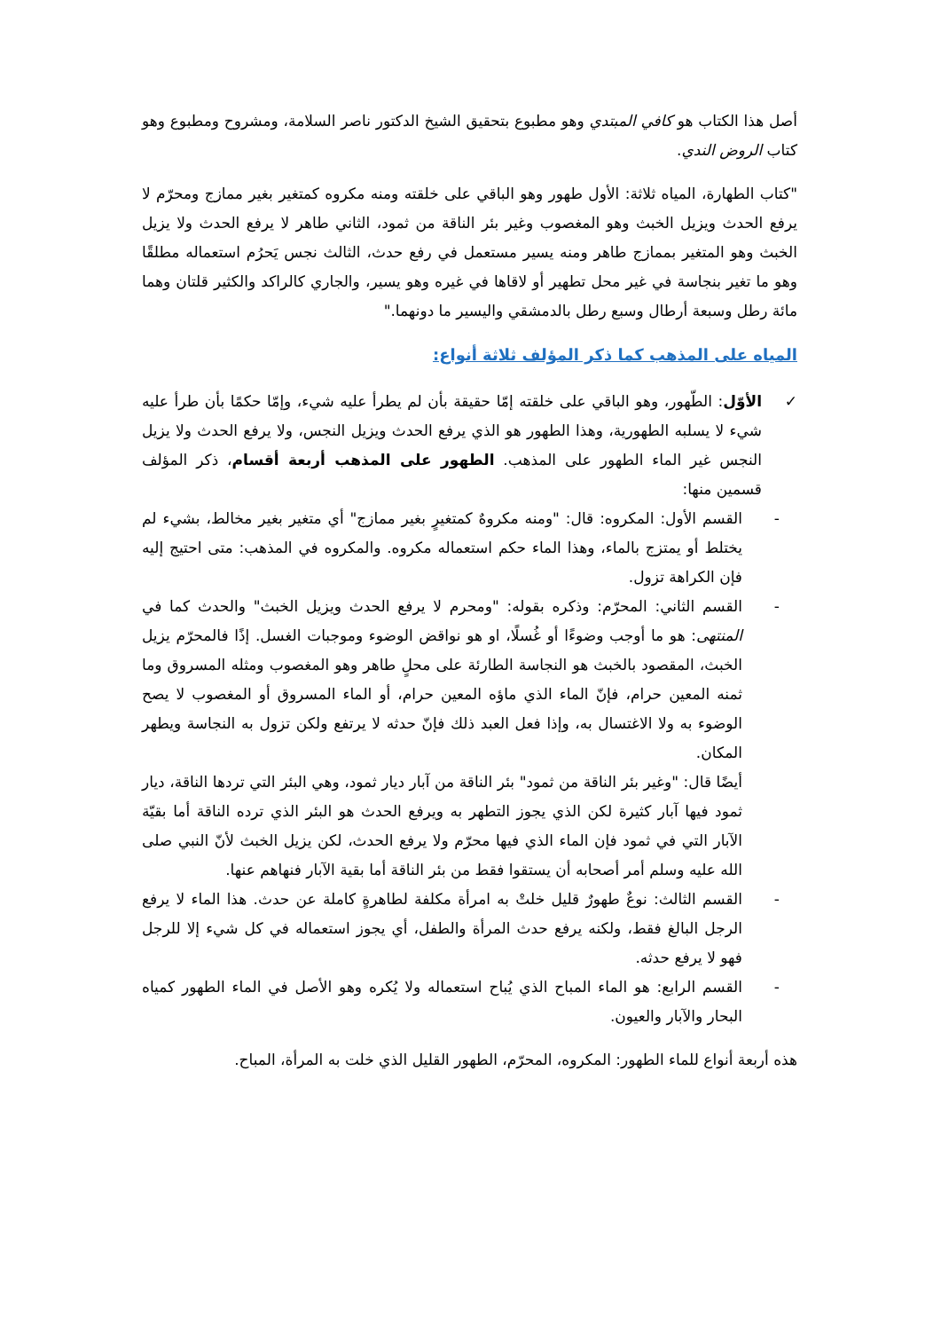أصل هذا الكتاب هو كافي المبتدي وهو مطبوع بتحقيق الشيخ الدكتور ناصر السلامة، ومشروح ومطبوع وهو كتاب الروض الندي.
"كتاب الطهارة، المياه ثلاثة: الأول طهور وهو الباقي على خلقته ومنه مكروه كمتغير بغير ممازج ومحرّم لا يرفع الحدث ويزيل الخبث وهو المغصوب وغير بئر الناقة من ثمود، الثاني طاهر لا يرفع الحدث ولا يزيل الخبث وهو المتغير بممازج طاهر ومنه يسير مستعمل في رفع حدث، الثالث نجس يَحرُم استعماله مطلقًا وهو ما تغير بنجاسة في غير محل تطهير أو لاقاها في غيره وهو يسير، والجاري كالراكد والكثير قلتان وهما مائة رطل وسبعة أرطال وسبع رطل بالدمشقي واليسير ما دونهما."
المياه على المذهب كما ذكر المؤلف ثلاثة أنواع:
✓ الأوّل: الطّهور، وهو الباقي على خلقته إمّا حقيقة بأن لم يطرأ عليه شيء، وإمّا حكمًا بأن طرأ عليه شيء لا يسلبه الطهورية، وهذا الطهور هو الذي يرفع الحدث ويزيل النجس، ولا يرفع الحدث ولا يزيل النجس غير الماء الطهور على المذهب. الطهور على المذهب أربعة أقسام، ذكر المؤلف قسمين منها:
- القسم الأول: المكروه: قال: "ومنه مكروهٌ كمتغيرٍ بغير ممازج" أي متغير بغير مخالط، بشيء لم يختلط أو يمتزج بالماء، وهذا الماء حكم استعماله مكروه. والمكروه في المذهب: متى احتيج إليه فإن الكراهة تزول.
- القسم الثاني: المحرّم: وذكره بقوله: "ومحرم لا يرفع الحدث ويزيل الخبث" والحدث كما في المنتهى: هو ما أوجب وضوءًا أو غُسلًا، او هو نواقض الوضوء وموجبات الغسل. إذًا فالمحرّم يزيل الخبث، المقصود بالخبث هو النجاسة الطارئة على محلٍ طاهر وهو المغصوب ومثله المسروق وما ثمنه المعين حرام، فإنّ الماء الذي ماؤه المعين حرام، أو الماء المسروق أو المغصوب لا يصح الوضوء به ولا الاغتسال به، وإذا فعل العبد ذلك فإنّ حدثه لا يرتفع ولكن تزول به النجاسة ويطهر المكان.
أيضًا قال: "وغير بئر الناقة من ثمود" بئر الناقة من آبار ديار ثمود، وهي البئر التي تردها الناقة، ديار ثمود فيها آبار كثيرة لكن الذي يجوز التطهر به ويرفع الحدث هو البئر الذي ترده الناقة أما بقيّة الآبار التي في ثمود فإن الماء الذي فيها محرّم ولا يرفع الحدث، لكن يزيل الخبث لأنّ النبي صلى الله عليه وسلم أمر أصحابه أن يستقوا فقط من بئر الناقة أما بقية الآبار فنهاهم عنها.
- القسم الثالث: نوعٌ طهورٌ قليل خلتْ به امرأة مكلفة لطاهرةٍ كاملة عن حدث. هذا الماء لا يرفع الرجل البالغ فقط، ولكنه يرفع حدث المرأة والطفل، أي يجوز استعماله في كل شيء إلا للرجل فهو لا يرفع حدثه.
- القسم الرابع: هو الماء المباح الذي يُباح استعماله ولا يُكره وهو الأصل في الماء الطهور كمياه البحار والآبار والعيون.
هذه أربعة أنواع للماء الطهور: المكروه، المحرّم، الطهور القليل الذي خلت به المرأة، المباح.